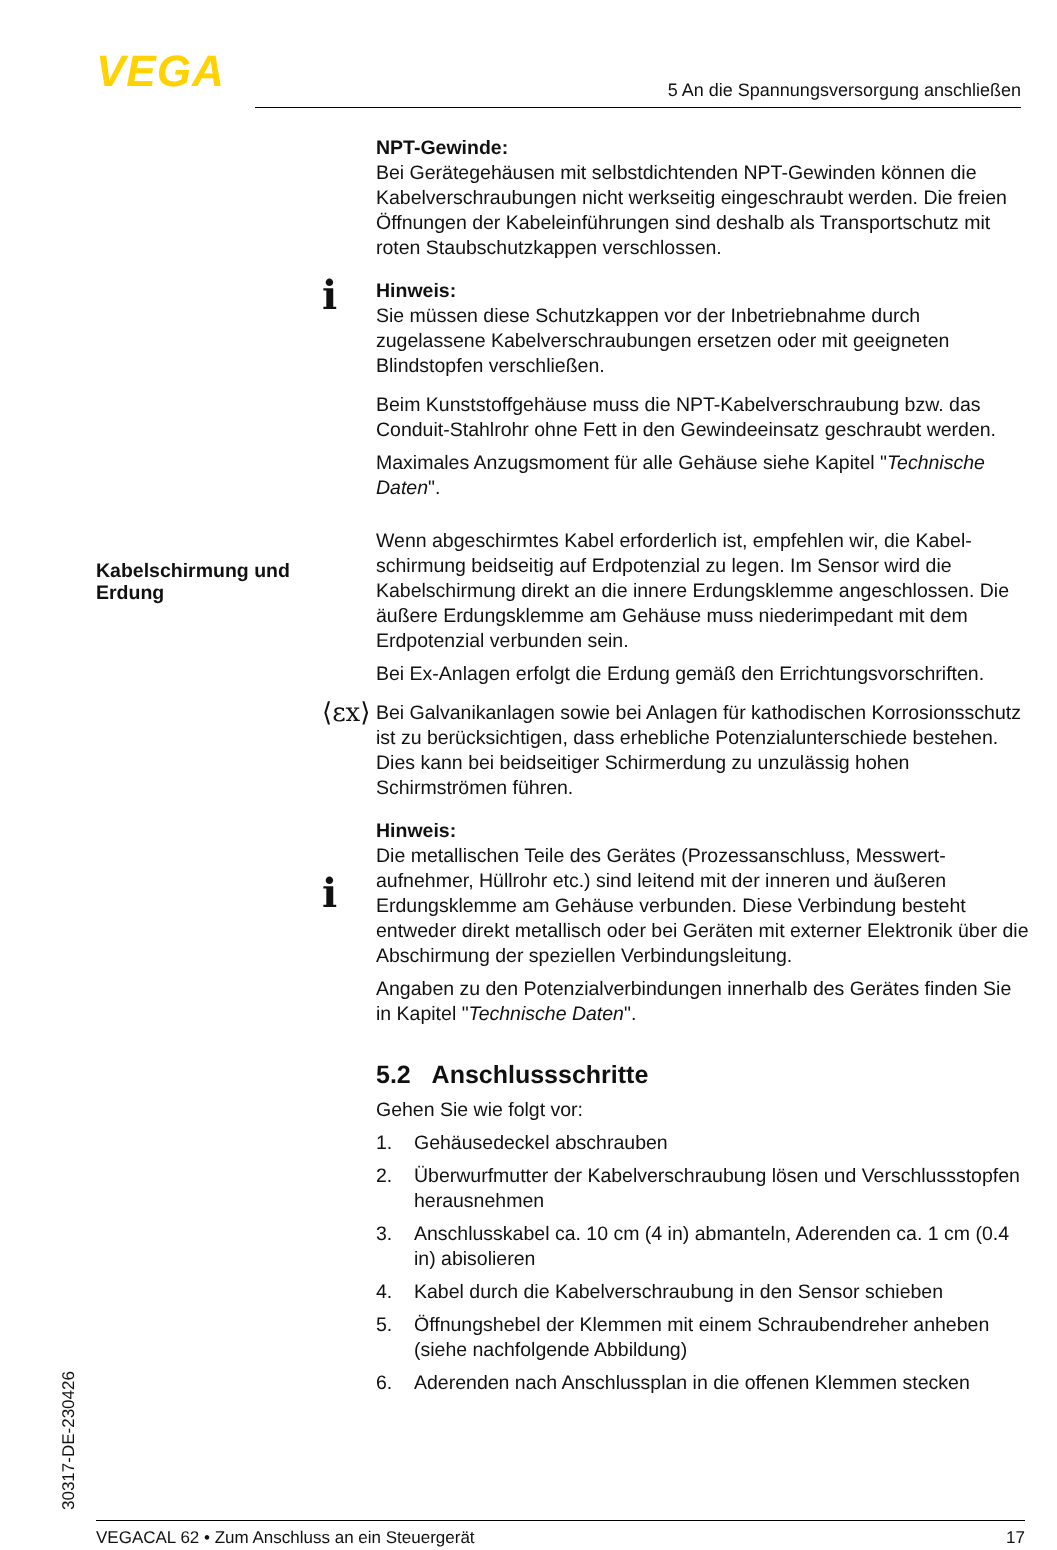VEGA 5 An die Spannungsversorgung anschließen
NPT-Gewinde:
Bei Gerätegehäusen mit selbstdichtenden NPT-Gewinden können die Kabelverschraubungen nicht werkseitig eingeschraubt werden. Die freien Öffnungen der Kabeleinführungen sind deshalb als Transport­schutz mit roten Staubschutzkappen verschlossen.
Hinweis:
Sie müssen diese Schutzkappen vor der Inbetriebnahme durch zugelassene Kabelverschraubungen ersetzen oder mit geeigneten Blindstopfen verschließen.
Beim Kunststoffgehäuse muss die NPT-Kabelverschraubung bzw. das Conduit-Stahlrohr ohne Fett in den Gewindeeinsatz geschraubt werden.
Maximales Anzugsmoment für alle Gehäuse siehe Kapitel "Techni­sche Daten".
Wenn abgeschirmtes Kabel erforderlich ist, empfehlen wir, die Kabel­schirmung beidseitig auf Erdpotenzial zu legen. Im Sensor wird die Kabelschirmung direkt an die innere Erdungsklemme angeschlossen. Die äußere Erdungsklemme am Gehäuse muss niederimpedant mit dem Erdpotenzial verbunden sein.
Bei Ex-Anlagen erfolgt die Erdung gemäß den Errichtungsvorschrif­ten.
Bei Galvanikanlagen sowie bei Anlagen für kathodischen Korrosions­schutz ist zu berücksichtigen, dass erhebliche Potenzialunterschiede bestehen. Dies kann bei beidseitiger Schirmerdung zu unzulässig hohen Schirmströmen führen.
Hinweis:
Die metallischen Teile des Gerätes (Prozessanschluss, Messwert­aufnehmer, Hüllrohr etc.) sind leitend mit der inneren und äußeren Erdungsklemme am Gehäuse verbunden. Diese Verbindung besteht entweder direkt metallisch oder bei Geräten mit externer Elektronik über die Abschirmung der speziellen Verbindungsleitung.
Angaben zu den Potenzialverbindungen innerhalb des Gerätes finden Sie in Kapitel "Technische Daten".
5.2 Anschlussschritte
Gehen Sie wie folgt vor:
1. Gehäusedeckel abschrauben
2. Überwurfmutter der Kabelverschraubung lösen und Verschluss­stopfen herausnehmen
3. Anschlusskabel ca. 10 cm (4 in) abmanteln, Aderenden ca. 1 cm (0.4 in) abisolieren
4. Kabel durch die Kabelverschraubung in den Sensor schieben
5. Öffnungshebel der Klemmen mit einem Schraubendreher anhe­ben (siehe nachfolgende Abbildung)
6. Aderenden nach Anschlussplan in die offenen Klemmen stecken
i
Kabelschirmung und Erdung
⟨εx⟩
i
30317-DE-230426 VEGACAL 62 • Zum Anschluss an ein Steuergerät 17